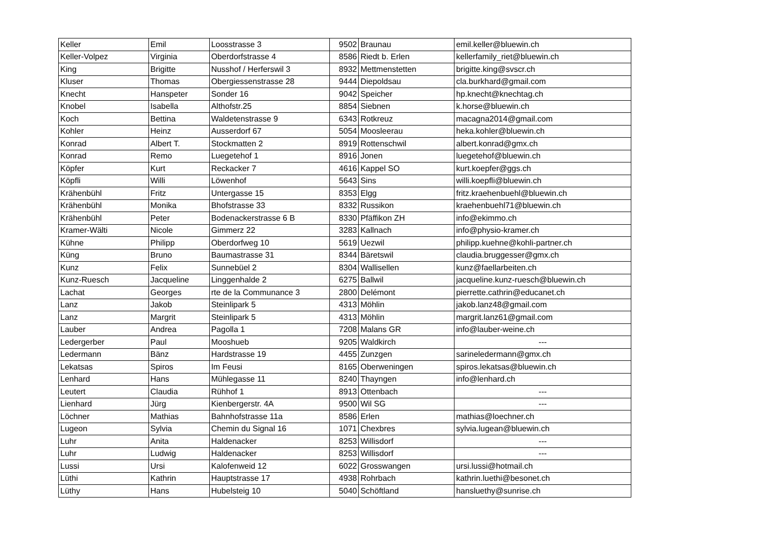| Keller | Emil | Loosstrasse 3 | 9502 | Braunau | emil.keller@bluewin.ch |
| Keller-Volpez | Virginia | Oberdorfstrasse 4 | 8586 | Riedt b. Erlen | kellerfamily_riet@bluewin.ch |
| King | Brigitte | Nusshof / Herferswil 3 | 8932 | Mettmenstetten | brigitte.king@svscr.ch |
| Kluser | Thomas | Obergiessenstrasse 28 | 9444 | Diepoldsau | cla.burkhard@gmail.com |
| Knecht | Hanspeter | Sonder 16 | 9042 | Speicher | hp.knecht@knechtag.ch |
| Knobel | Isabella | Althofstr.25 | 8854 | Siebnen | k.horse@bluewin.ch |
| Koch | Bettina | Waldetenstrasse 9 | 6343 | Rotkreuz | macagna2014@gmail.com |
| Kohler | Heinz | Ausserdorf 67 | 5054 | Moosleerau | heka.kohler@bluewin.ch |
| Konrad | Albert T. | Stockmatten 2 | 8919 | Rottenschwil | albert.konrad@gmx.ch |
| Konrad | Remo | Luegetehof 1 | 8916 | Jonen | luegetehof@bluewin.ch |
| Köpfer | Kurt | Reckacker 7 | 4616 | Kappel SO | kurt.koepfer@ggs.ch |
| Köpfli | Willi | Löwenhof | 5643 | Sins | willi.koepfli@bluewin.ch |
| Krähenbühl | Fritz | Untergasse 15 | 8353 | Elgg | fritz.kraehenbuehl@bluewin.ch |
| Krähenbühl | Monika | Bhofstrasse 33 | 8332 | Russikon | kraehenbuehl71@bluewin.ch |
| Krähenbühl | Peter | Bodenackerstrasse 6 B | 8330 | Pfäffikon ZH | info@ekimmo.ch |
| Kramer-Wälti | Nicole | Gimmerz 22 | 3283 | Kallnach | info@physio-kramer.ch |
| Kühne | Philipp | Oberdorfweg 10 | 5619 | Uezwil | philipp.kuehne@kohli-partner.ch |
| Küng | Bruno | Baumastrasse 31 | 8344 | Bäretswil | claudia.bruggesser@gmx.ch |
| Kunz | Felix | Sunnebüel 2 | 8304 | Wallisellen | kunz@faellarbeiten.ch |
| Kunz-Ruesch | Jacqueline | Linggenhalde 2 | 6275 | Ballwil | jacqueline.kunz-ruesch@bluewin.ch |
| Lachat | Georges | rte de la Communance 3 | 2800 | Delémont | pierrette.cathrin@educanet.ch |
| Lanz | Jakob | Steinlipark 5 | 4313 | Möhlin | jakob.lanz48@gmail.com |
| Lanz | Margrit | Steinlipark 5 | 4313 | Möhlin | margrit.lanz61@gmail.com |
| Lauber | Andrea | Pagolla 1 | 7208 | Malans GR | info@lauber-weine.ch |
| Ledergerber | Paul | Mooshueb | 9205 | Waldkirch | --- |
| Ledermann | Bänz | Hardstrasse 19 | 4455 | Zunzgen | sarineledermann@gmx.ch |
| Lekatsas | Spiros | Im Feusi | 8165 | Oberweningen | spiros.lekatsas@bluewin.ch |
| Lenhard | Hans | Mühlegasse 11 | 8240 | Thayngen | info@lenhard.ch |
| Leutert | Claudia | Rühhof 1 | 8913 | Ottenbach | --- |
| Lienhard | Jürg | Kienbergerstr. 4A | 9500 | Wil SG | --- |
| Löchner | Mathias | Bahnhofstrasse 11a | 8586 | Erlen | mathias@loechner.ch |
| Lugeon | Sylvia | Chemin du Signal 16 | 1071 | Chexbres | sylvia.lugean@bluewin.ch |
| Luhr | Anita | Haldenacker | 8253 | Willisdorf | --- |
| Luhr | Ludwig | Haldenacker | 8253 | Willisdorf | --- |
| Lussi | Ursi | Kalofenweid 12 | 6022 | Grosswangen | ursi.lussi@hotmail.ch |
| Lüthi | Kathrin | Hauptstrasse 17 | 4938 | Rohrbach | kathrin.luethi@besonet.ch |
| Lüthy | Hans | Hubelsteig 10 | 5040 | Schöftland | hansluethy@sunrise.ch |